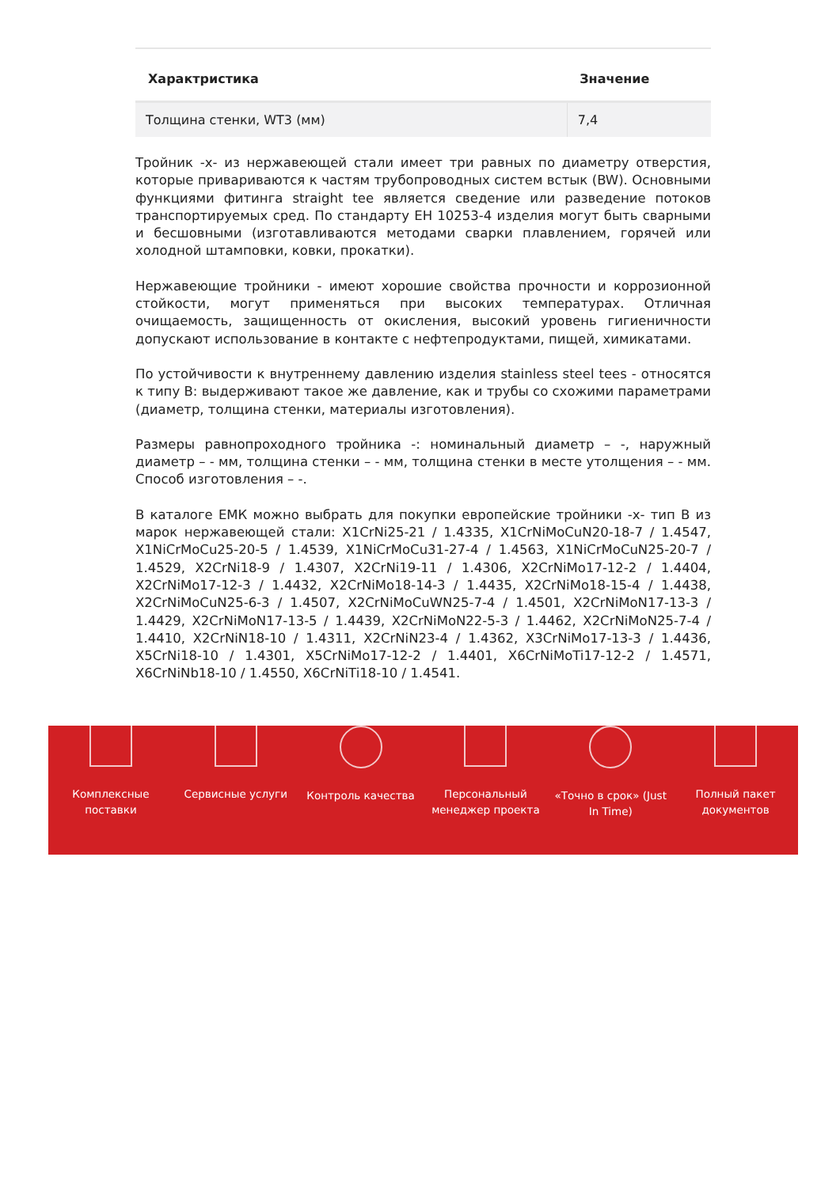| Характристика | Значение |
| --- | --- |
| Толщина стенки, WT3 (мм) | 7,4 |
Тройник -x- из нержавеющей стали имеет три равных по диаметру отверстия, которые привариваются к частям трубопроводных систем встык (BW). Основными функциями фитинга straight tee является сведение или разведение потоков транспортируемых сред. По стандарту ЕН 10253-4 изделия могут быть сварными и бесшовными (изготавливаются методами сварки плавлением, горячей или холодной штамповки, ковки, прокатки).
Нержавеющие тройники - имеют хорошие свойства прочности и коррозионной стойкости, могут применяться при высоких температурах. Отличная очищаемость, защищенность от окисления, высокий уровень гигиеничности допускают использование в контакте с нефтепродуктами, пищей, химикатами.
По устойчивости к внутреннему давлению изделия stainless steel tees - относятся к типу B: выдерживают такое же давление, как и трубы со схожими параметрами (диаметр, толщина стенки, материалы изготовления).
Размеры равнопроходного тройника -: номинальный диаметр – -, наружный диаметр – - мм, толщина стенки – - мм, толщина стенки в месте утолщения – - мм. Способ изготовления – -.
В каталоге ЕМК можно выбрать для покупки европейские тройники -x- тип B из марок нержавеющей стали: X1CrNi25-21 / 1.4335, X1CrNiMoCuN20-18-7 / 1.4547, X1NiCrMoCu25-20-5 / 1.4539, X1NiCrMoCu31-27-4 / 1.4563, X1NiCrMoCuN25-20-7 / 1.4529, X2CrNi18-9 / 1.4307, X2CrNi19-11 / 1.4306, X2CrNiMo17-12-2 / 1.4404, X2CrNiMo17-12-3 / 1.4432, X2CrNiMo18-14-3 / 1.4435, X2CrNiMo18-15-4 / 1.4438, X2CrNiMoCuN25-6-3 / 1.4507, X2CrNiMoCuWN25-7-4 / 1.4501, X2CrNiMoN17-13-3 / 1.4429, X2CrNiMoN17-13-5 / 1.4439, X2CrNiMoN22-5-3 / 1.4462, X2CrNiMoN25-7-4 / 1.4410, X2CrNiN18-10 / 1.4311, X2CrNiN23-4 / 1.4362, X3CrNiMo17-13-3 / 1.4436, X5CrNi18-10 / 1.4301, X5CrNiMo17-12-2 / 1.4401, X6CrNiMoTi17-12-2 / 1.4571, X6CrNiNb18-10 / 1.4550, X6CrNiTi18-10 / 1.4541.
Комплексные
поставки
Сервисные услуги Контроль качества Персональный
менеджер проекта
«Точно в срок» (Just
In Time)
Полный пакет
документов